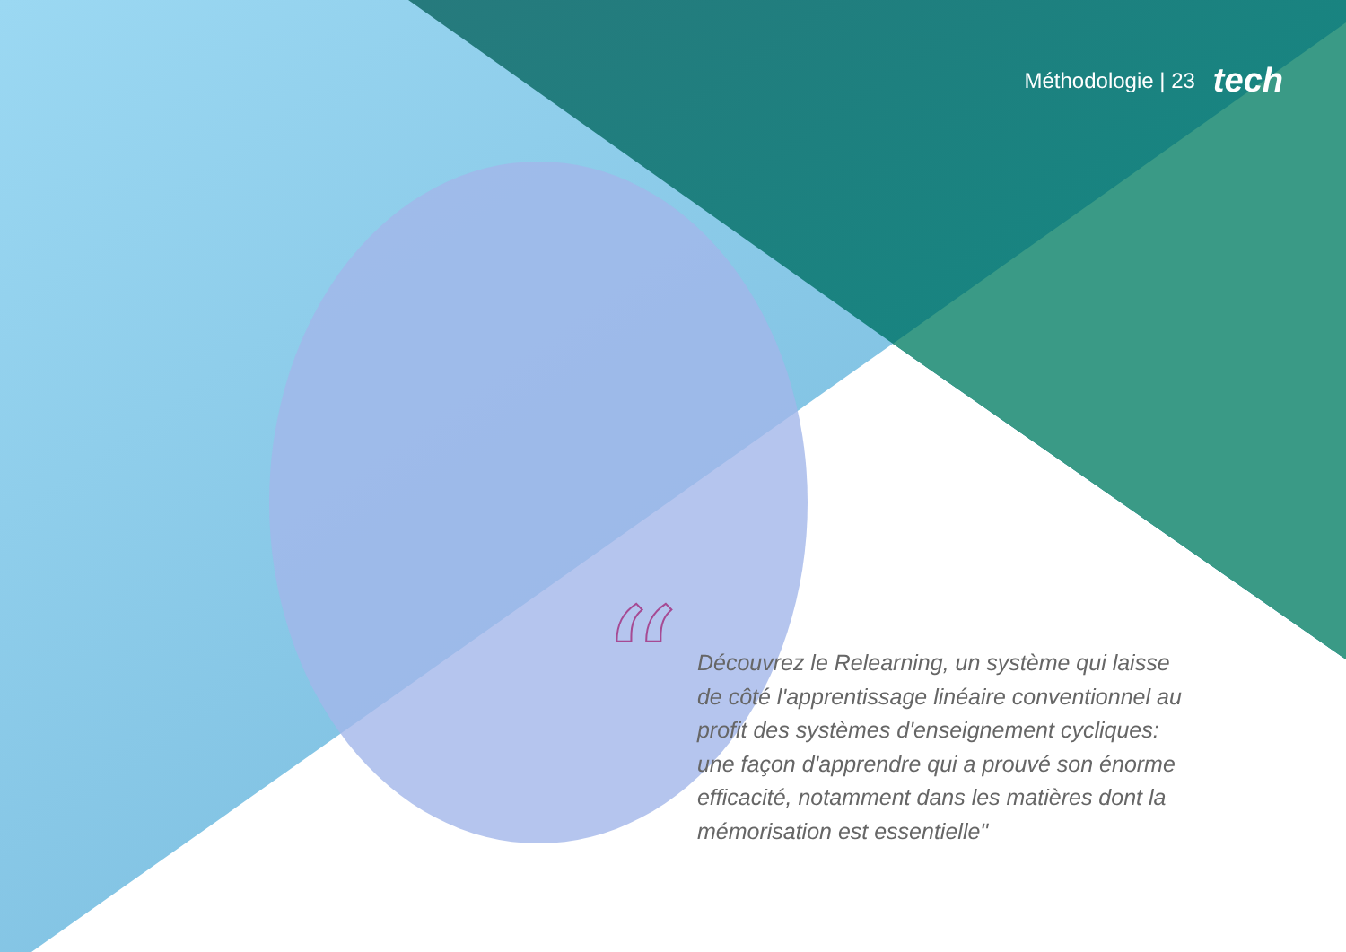Méthodologie | 23 tech
“
Découvrez le Relearning, un système qui laisse de côté l'apprentissage linéaire conventionnel au profit des systèmes d'enseignement cycliques: une façon d'apprendre qui a prouvé son énorme efficacité, notamment dans les matières dont la mémorisation est essentielle"